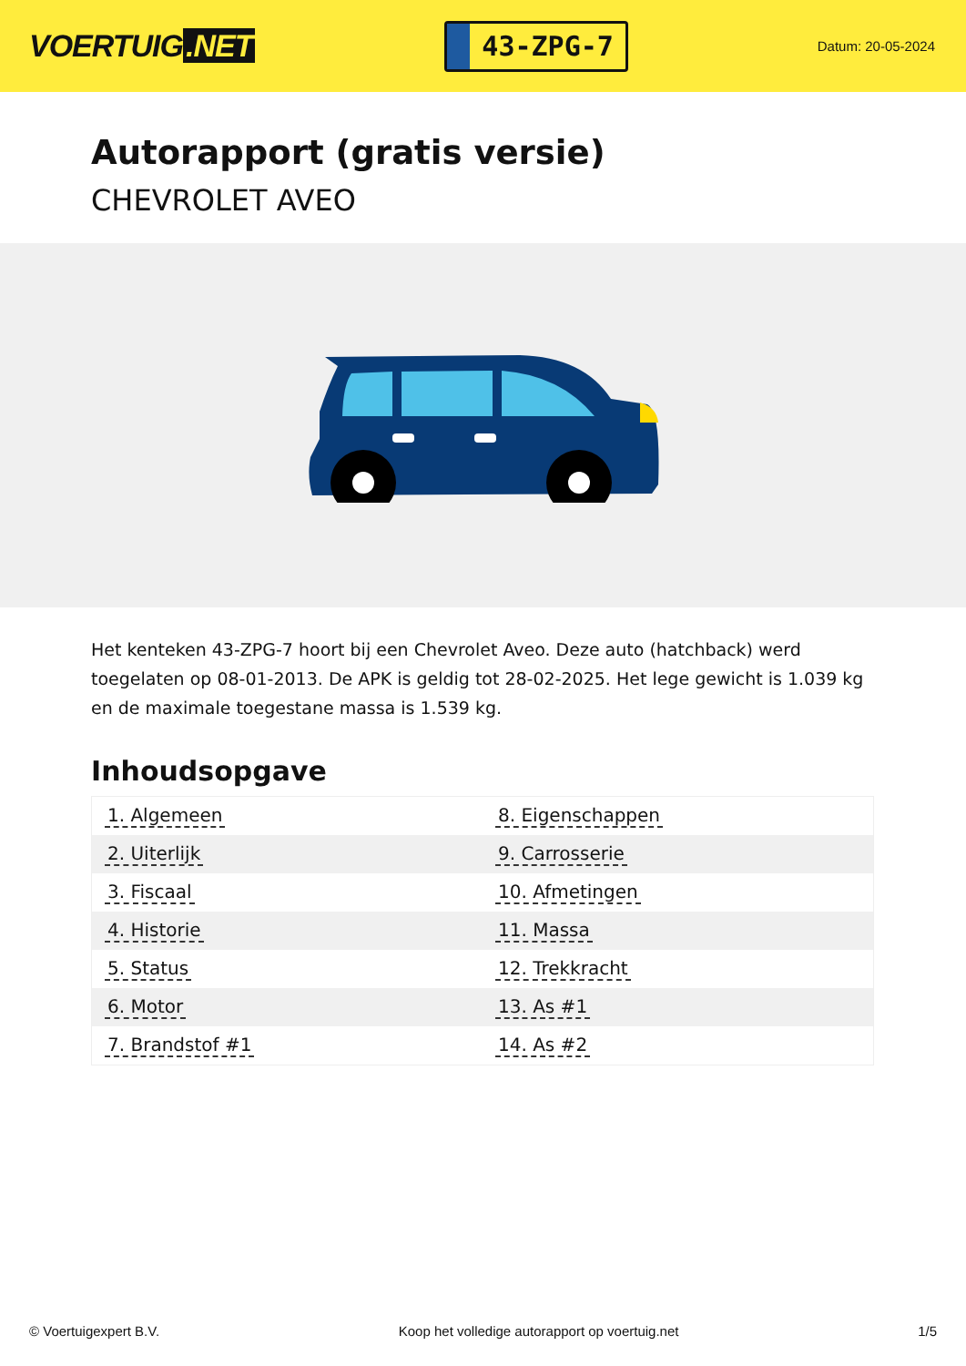VOERTUIG.NET
43-ZPG-7
Datum: 20-05-2024
Autorapport (gratis versie)
CHEVROLET AVEO
Het kenteken 43-ZPG-7 hoort bij een Chevrolet Aveo. Deze auto (hatchback) werd toegelaten op 08-01-2013. De APK is geldig tot 28-02-2025. Het lege gewicht is 1.039 kg en de maximale toegestane massa is 1.539 kg.
Inhoudsopgave
| 1. Algemeen | 8. Eigenschappen |
| 2. Uiterlijk | 9. Carrosserie |
| 3. Fiscaal | 10. Afmetingen |
| 4. Historie | 11. Massa |
| 5. Status | 12. Trekkracht |
| 6. Motor | 13. As #1 |
| 7. Brandstof #1 | 14. As #2 |
© Voertuigexpert B.V. Koop het volledige autorapport op voertuig.net 1/5